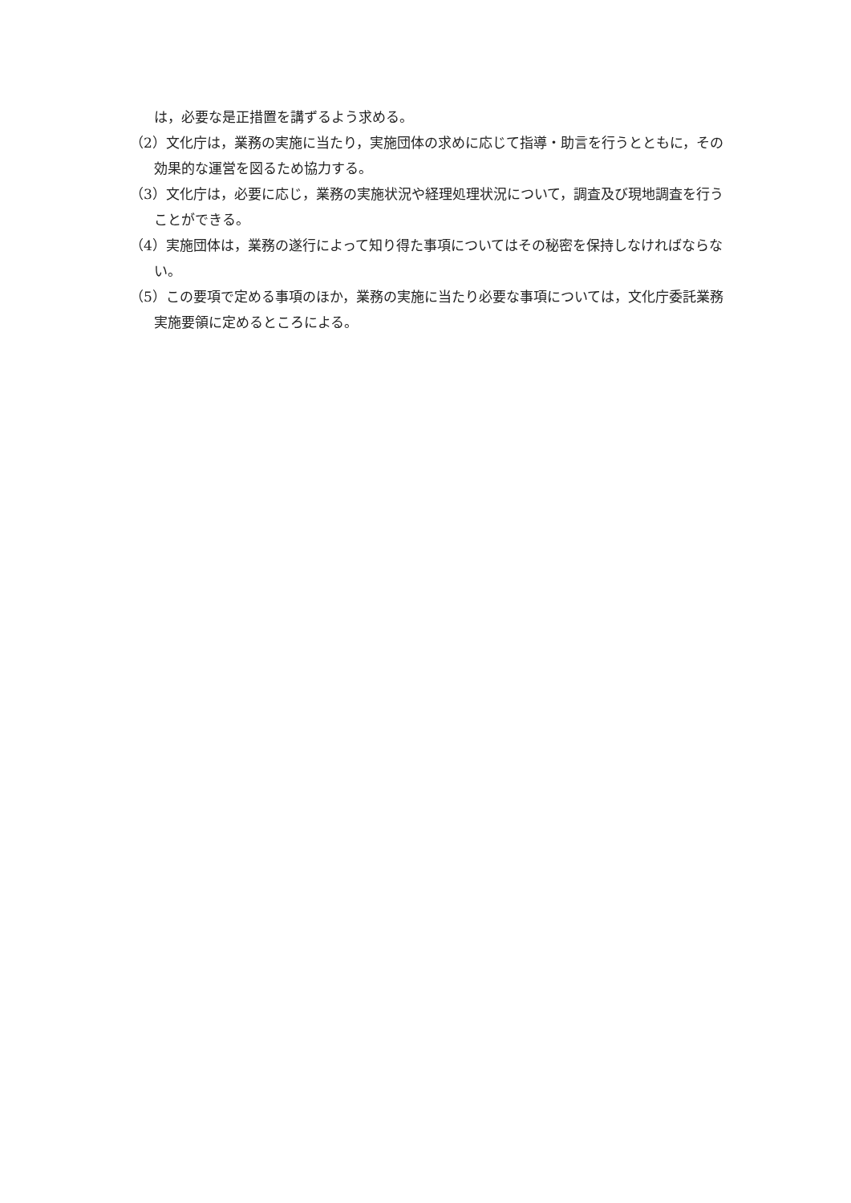は，必要な是正措置を講ずるよう求める。
（2）文化庁は，業務の実施に当たり，実施団体の求めに応じて指導・助言を行うとともに，その効果的な運営を図るため協力する。
（3）文化庁は，必要に応じ，業務の実施状況や経理処理状況について，調査及び現地調査を行うことができる。
（4）実施団体は，業務の遂行によって知り得た事項についてはその秘密を保持しなければならない。
（5）この要項で定める事項のほか，業務の実施に当たり必要な事項については，文化庁委託業務実施要領に定めるところによる。